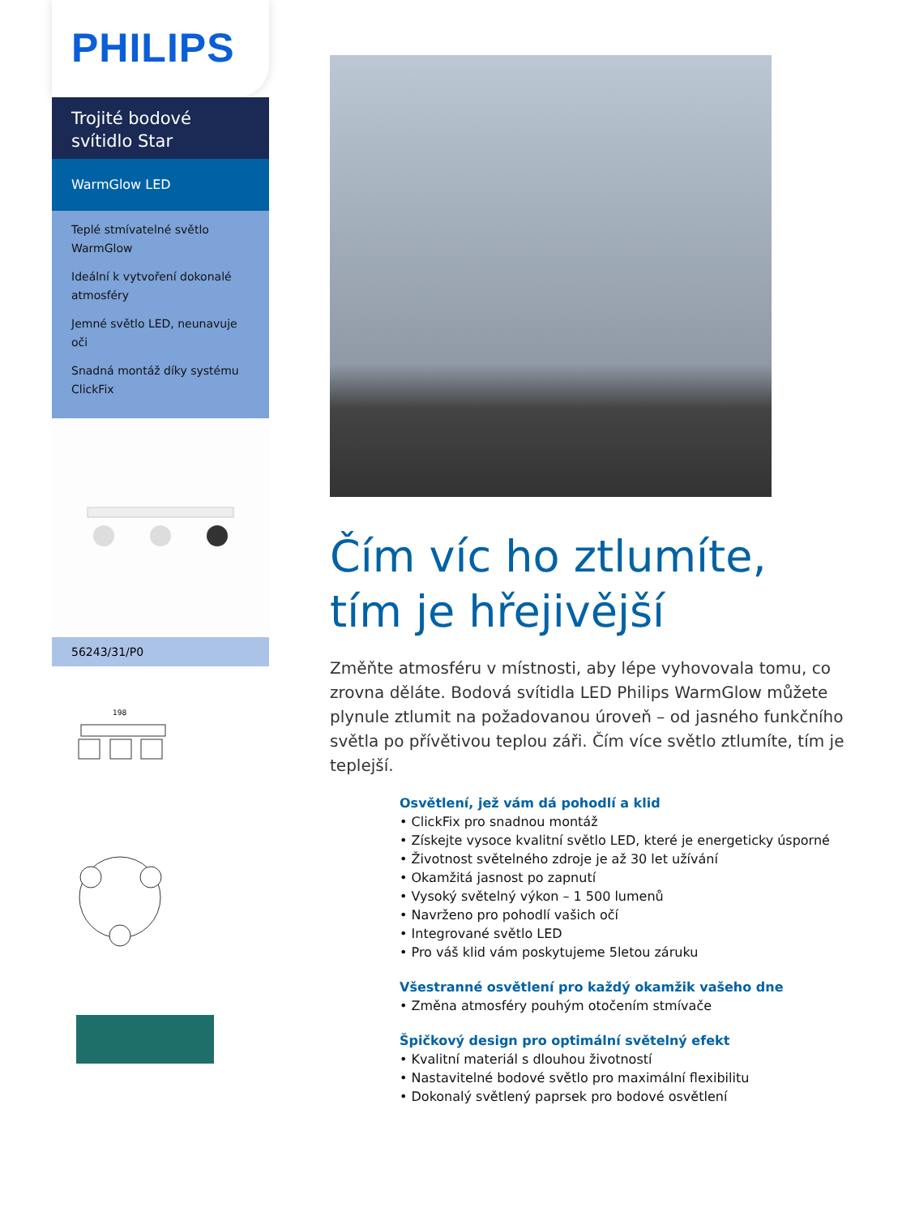PHILIPS
Trojité bodové svítidlo Star
WarmGlow LED
Teplé stmívatelné světlo WarmGlow
Ideální k vytvoření dokonalé atmosféry
Jemné světlo LED, neunavuje oči
Snadná montáž díky systému ClickFix
56243/31/P0
198
Čím víc ho ztlumíte, tím je hřejivější
Změňte atmosféru v místnosti, aby lépe vyhovovala tomu, co zrovna děláte. Bodová svítidla LED Philips WarmGlow můžete plynule ztlumit na požadovanou úroveň – od jasného funkčního světla po přívětivou teplou záři. Čím více světlo ztlumíte, tím je teplejší.
Osvětlení, jež vám dá pohodlí a klid
• ClickFix pro snadnou montáž
• Získejte vysoce kvalitní světlo LED, které je energeticky úsporné
• Životnost světelného zdroje je až 30 let užívání
• Okamžitá jasnost po zapnutí
• Vysoký světelný výkon – 1 500 lumenů
• Navrženo pro pohodlí vašich očí
• Integrované světlo LED
• Pro váš klid vám poskytujeme 5letou záruku
Všestranné osvětlení pro každý okamžik vašeho dne
• Změna atmosféry pouhým otočením stmívače
Špičkový design pro optimální světelný efekt
• Kvalitní materiál s dlouhou životností
• Nastavitelné bodové světlo pro maximální flexibilitu
• Dokonalý světlený paprsek pro bodové osvětlení